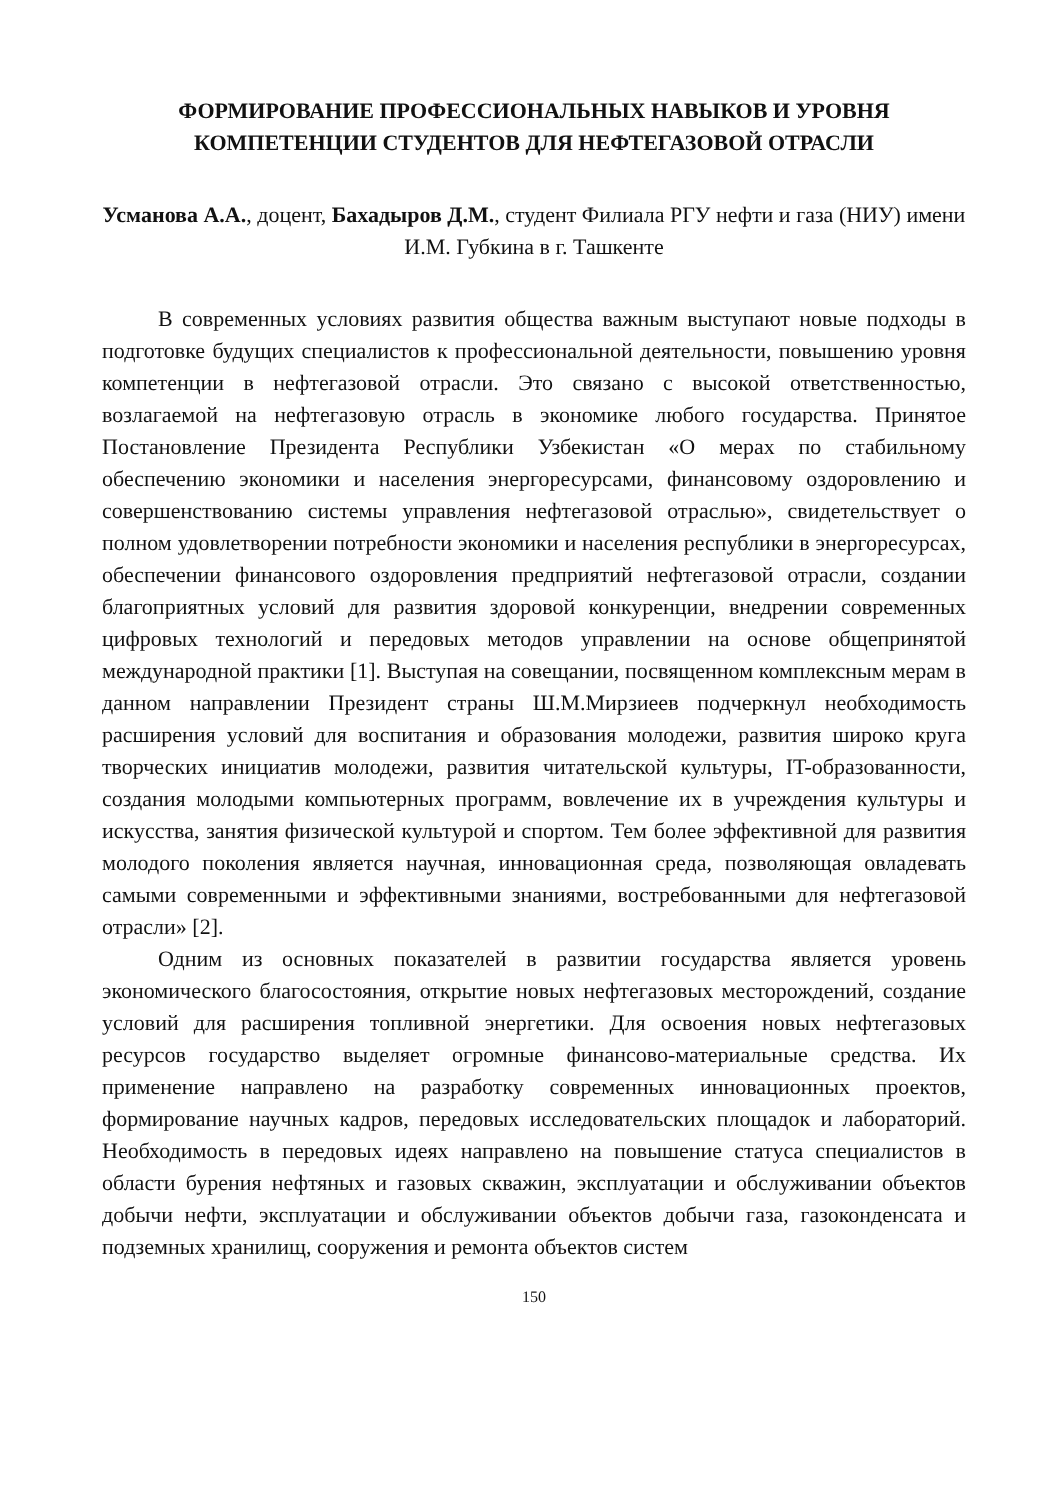ФОРМИРОВАНИЕ ПРОФЕССИОНАЛЬНЫХ НАВЫКОВ И УРОВНЯ КОМПЕТЕНЦИИ СТУДЕНТОВ ДЛЯ НЕФТЕГАЗОВОЙ ОТРАСЛИ
Усманова А.А., доцент, Бахадыров Д.М., студент Филиала РГУ нефти и газа (НИУ) имени И.М. Губкина в г. Ташкенте
В современных условиях развития общества важным выступают новые подходы в подготовке будущих специалистов к профессиональной деятельности, повышению уровня компетенции в нефтегазовой отрасли. Это связано с высокой ответственностью, возлагаемой на нефтегазовую отрасль в экономике любого государства. Принятое Постановление Президента Республики Узбекистан «О мерах по стабильному обеспечению экономики и населения энергоресурсами, финансовому оздоровлению и совершенствованию системы управления нефтегазовой отраслью», свидетельствует о полном удовлетворении потребности экономики и населения республики в энергоресурсах, обеспечении финансового оздоровления предприятий нефтегазовой отрасли, создании благоприятных условий для развития здоровой конкуренции, внедрении современных цифровых технологий и передовых методов управлении на основе общепринятой международной практики [1]. Выступая на совещании, посвященном комплексным мерам в данном направлении Президент страны Ш.М.Мирзиеев подчеркнул необходимость расширения условий для воспитания и образования молодежи, развития широко круга творческих инициатив молодежи, развития читательской культуры, IT-образованности, создания молодыми компьютерных программ, вовлечение их в учреждения культуры и искусства, занятия физической культурой и спортом. Тем более эффективной для развития молодого поколения является научная, инновационная среда, позволяющая овладевать самыми современными и эффективными знаниями, востребованными для нефтегазовой отрасли» [2].
Одним из основных показателей в развитии государства является уровень экономического благосостояния, открытие новых нефтегазовых месторождений, создание условий для расширения топливной энергетики. Для освоения новых нефтегазовых ресурсов государство выделяет огромные финансово-материальные средства. Их применение направлено на разработку современных инновационных проектов, формирование научных кадров, передовых исследовательских площадок и лабораторий. Необходимость в передовых идеях направлено на повышение статуса специалистов в области бурения нефтяных и газовых скважин, эксплуатации и обслуживании объектов добычи нефти, эксплуатации и обслуживании объектов добычи газа, газоконденсата и подземных хранилищ, сооружения и ремонта объектов систем
150